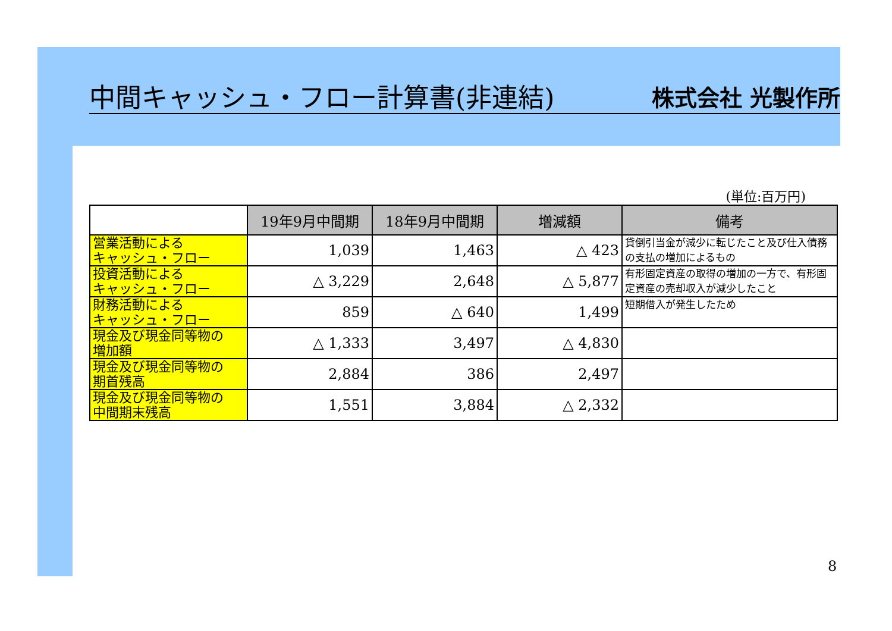中間キャッシュ・フロー計算書(非連結) 株式会社 光製作所
(単位:百万円)
| | 19年9月中間期 | 18年9月中間期 | 増減額 | 備考 |
| 営業活動による キャッシュ・フロー | 1,039 | 1,463 | △ 423 | 貸倒引当金が減少に転じたこと及び仕入債務の支払の増加によるもの |
| 投資活動による キャッシュ・フロー | △ 3,229 | 2,648 | △ 5,877 | 有形固定資産の取得の増加の一方で、有形固定資産の売却収入が減少したこと |
| 財務活動による キャッシュ・フロー | 859 | △ 640 | 1,499 | 短期借入が発生したため |
| 現金及び現金同等物の 増加額 | △ 1,333 | 3,497 | △ 4,830 | |
| 現金及び現金同等物の 期首残高 | 2,884 | 386 | 2,497 | |
| 現金及び現金同等物の 中間期末残高 | 1,551 | 3,884 | △ 2,332 | |
8